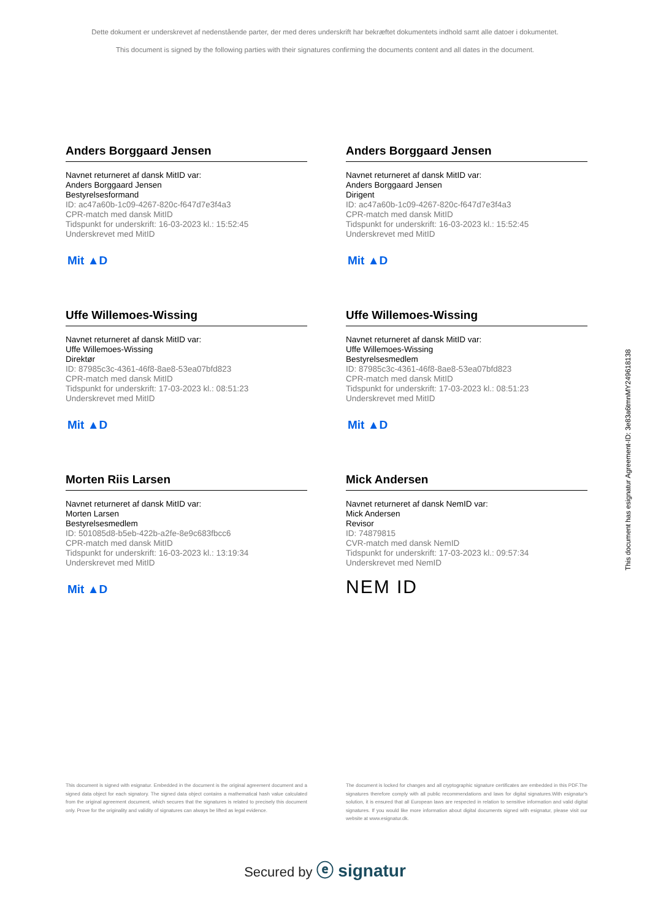Dette dokument er underskrevet af nedenstående parter, der med deres underskrift har bekræftet dokumentets indhold samt alle datoer i dokumentet.
This document is signed by the following parties with their signatures confirming the documents content and all dates in the document.
Anders Borggaard Jensen
Navnet returneret af dansk MitID var:
Anders Borggaard Jensen
Bestyrelsesformand
ID: ac47a60b-1c09-4267-820c-f647d7e3f4a3
CPR-match med dansk MitID
Tidspunkt for underskrift: 16-03-2023 kl.: 15:52:45
Underskrevet med MitID
Mit ▲D
Anders Borggaard Jensen
Navnet returneret af dansk MitID var:
Anders Borggaard Jensen
Dirigent
ID: ac47a60b-1c09-4267-820c-f647d7e3f4a3
CPR-match med dansk MitID
Tidspunkt for underskrift: 16-03-2023 kl.: 15:52:45
Underskrevet med MitID
Mit ▲D
Uffe Willemoes-Wissing
Navnet returneret af dansk MitID var:
Uffe Willemoes-Wissing
Direktør
ID: 87985c3c-4361-46f8-8ae8-53ea07bfd823
CPR-match med dansk MitID
Tidspunkt for underskrift: 17-03-2023 kl.: 08:51:23
Underskrevet med MitID
Mit ▲D
Uffe Willemoes-Wissing
Navnet returneret af dansk MitID var:
Uffe Willemoes-Wissing
Bestyrelsesmedlem
ID: 87985c3c-4361-46f8-8ae8-53ea07bfd823
CPR-match med dansk MitID
Tidspunkt for underskrift: 17-03-2023 kl.: 08:51:23
Underskrevet med MitID
Mit ▲D
Morten Riis Larsen
Navnet returneret af dansk MitID var:
Morten Larsen
Bestyrelsesmedlem
ID: 501085d8-b5eb-422b-a2fe-8e9c683fbcc6
CPR-match med dansk MitID
Tidspunkt for underskrift: 16-03-2023 kl.: 13:19:34
Underskrevet med MitID
Mit ▲D
Mick Andersen
Navnet returneret af dansk NemID var:
Mick Andersen
Revisor
ID: 74879815
CVR-match med dansk NemID
Tidspunkt for underskrift: 17-03-2023 kl.: 09:57:34
Underskrevet med NemID
NEM ID
This document is signed with esignatur. Embedded in the document is the original agreement document and a signed data object for each signatory. The signed data object contains a mathematical hash value calculated from the original agreement document, which secures that the signatures is related to precisely this document only. Prove for the originality and validity of signatures can always be lifted as legal evidence.
The document is locked for changes and all cryptographic signature certificates are embedded in this PDF.The signatures therefore comply with all public recommendations and laws for digital signatures.With esignatur's solution, it is ensured that all European laws are respected in relation to sensitive information and valid digital signatures. If you would like more information about digital documents signed with esignatur, please visit our website at www.esignatur.dk.
Secured by ⓔ signatur
This document has esignatur Agreement-ID: 3e83a6tmnMY249618138